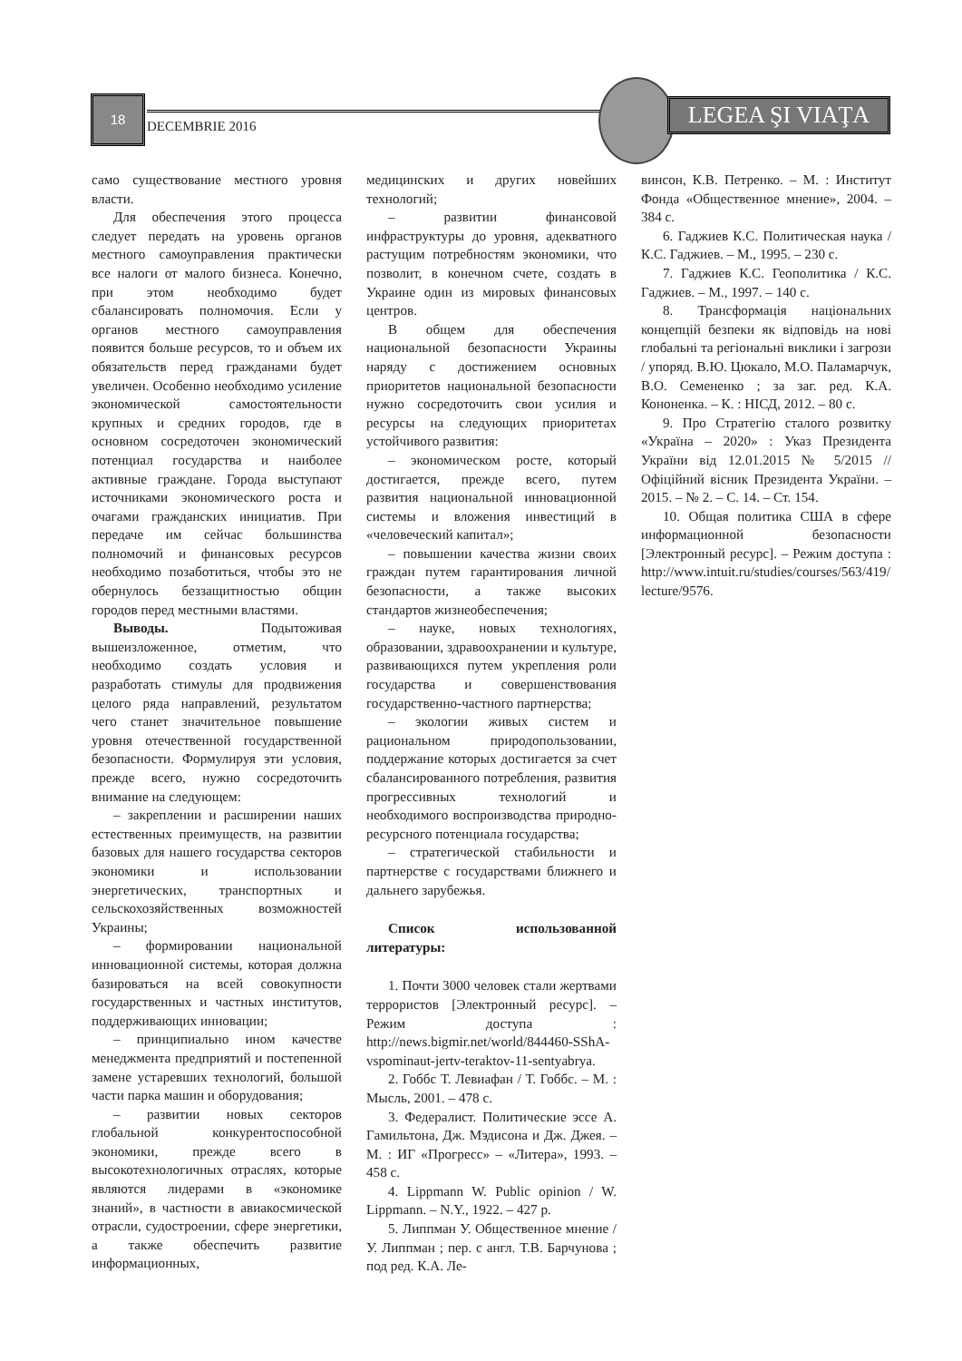18
DECEMBRIE 2016
LEGEA ŞI VIAŢA
само существование местного уровня власти.
Для обеспечения этого процесса следует передать на уровень органов местного самоуправления практически все налоги от малого бизнеса. Конечно, при этом необходимо будет сбалансировать полномочия. Если у органов местного самоуправления появится больше ресурсов, то и объем их обязательств перед гражданами будет увеличен. Особенно необходимо усиление экономической самостоятельности крупных и средних городов, где в основном сосредоточен экономический потенциал государства и наиболее активные граждане. Города выступают источниками экономического роста и очагами гражданских инициатив. При передаче им сейчас большинства полномочий и финансовых ресурсов необходимо позаботиться, чтобы это не обернулось беззащитностью общин городов перед местными властями.
Выводы. Подытоживая вышеизложенное, отметим, что необходимо создать условия и разработать стимулы для продвижения целого ряда направлений, результатом чего станет значительное повышение уровня отечественной государственной безопасности. Формулируя эти условия, прежде всего, нужно сосредоточить внимание на следующем:
– закреплении и расширении наших естественных преимуществ, на развитии базовых для нашего государства секторов экономики и использовании энергетических, транспортных и сельскохозяйственных возможностей Украины;
– формировании национальной инновационной системы, которая должна базироваться на всей совокупности государственных и частных институтов, поддерживающих инновации;
– принципиально ином качестве менеджмента предприятий и постепенной замене устаревших технологий, большой части парка машин и оборудования;
– развитии новых секторов глобальной конкурентоспособной экономики, прежде всего в высокотехнологичных отраслях, которые являются лидерами в «экономике знаний», в частности в авиакосмической отрасли, судостроении, сфере энергетики, а также обеспечить развитие информационных,
медицинских и других новейших технологий;
– развитии финансовой инфраструктуры до уровня, адекватного растущим потребностям экономики, что позволит, в конечном счете, создать в Украине один из мировых финансовых центров.
В общем для обеспечения национальной безопасности Украины наряду с достижением основных приоритетов национальной безопасности нужно сосредоточить свои усилия и ресурсы на следующих приоритетах устойчивого развития:
– экономическом росте, который достигается, прежде всего, путем развития национальной инновационной системы и вложения инвестиций в «человеческий капитал»;
– повышении качества жизни своих граждан путем гарантирования личной безопасности, а также высоких стандартов жизнеобеспечения;
– науке, новых технологиях, образовании, здравоохранении и культуре, развивающихся путем укрепления роли государства и совершенствования государственно-частного партнерства;
– экологии живых систем и рациональном природопользовании, поддержание которых достигается за счет сбалансированного потребления, развития прогрессивных технологий и необходимого воспроизводства природно-ресурсного потенциала государства;
– стратегической стабильности и партнерстве с государствами ближнего и дальнего зарубежья.
Список использованной литературы:
1. Почти 3000 человек стали жертвами террористов [Электронный ресурс]. – Режим доступа : http://news.bigmir.net/world/844460-SShA-vspominaut-jertv-teraktov-11-sentyabrya.
2. Гоббс Т. Левиафан / Т. Гоббс. – М. : Мысль, 2001. – 478 с.
3. Федералист. Политические эссе А. Гамильтона, Дж. Мэдисона и Дж. Джея. – М. : ИГ «Прогресс» – «Литера», 1993. – 458 с.
4. Lippmann W. Public opinion / W. Lippmann. – N.Y., 1922. – 427 p.
5. Липпман У. Общественное мнение / У. Липпман ; пер. с англ. Т.В. Барчунова ; под ред. К.А. Ле-
винсон, К.В. Петренко. – М. : Институт Фонда «Общественное мнение», 2004. – 384 с.
6. Гаджиев К.С. Политическая наука / К.С. Гаджиев. – М., 1995. – 230 с.
7. Гаджиев К.С. Геополитика / К.С. Гаджиев. – М., 1997. – 140 с.
8. Трансформація національних концепцій безпеки як відповідь на нові глобальні та регіональні виклики і загрози / упоряд. В.Ю. Цюкало, М.О. Паламарчук, В.О. Семененко ; за заг. ред. К.А. Кононенка. – К. : НІСД, 2012. – 80 с.
9. Про Стратегію сталого розвитку «Україна – 2020» : Указ Президента України від 12.01.2015 № 5/2015 // Офіційний вісник Президента України. – 2015. – № 2. – С. 14. – Ст. 154.
10. Общая политика США в сфере информационной безопасности [Электронный ресурс]. – Режим доступа : http://www.intuit.ru/studies/courses/563/419/ lecture/9576.